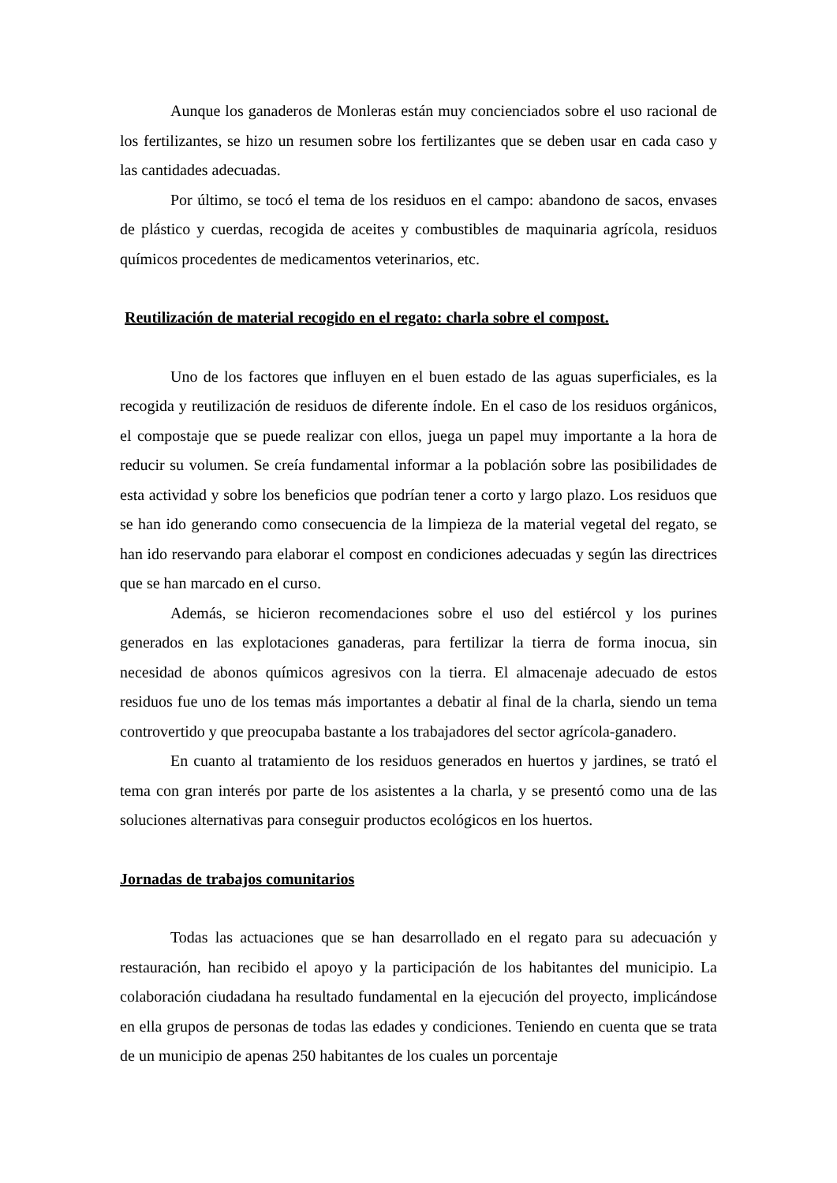Aunque los ganaderos de Monleras están muy concienciados sobre el uso racional de los fertilizantes, se hizo un resumen sobre los fertilizantes que se deben usar en cada caso y las cantidades adecuadas.
Por último, se tocó el tema de los residuos en el campo: abandono de sacos, envases de plástico y cuerdas, recogida de aceites y combustibles de maquinaria agrícola, residuos químicos procedentes de medicamentos veterinarios, etc.
Reutilización de material recogido en el regato: charla sobre el compost.
Uno de los factores que influyen en el buen estado de las aguas superficiales, es la recogida y reutilización de residuos de diferente índole. En el caso de los residuos orgánicos, el compostaje que se puede realizar con ellos, juega un papel muy importante a la hora de reducir su volumen. Se creía fundamental informar a la población sobre las posibilidades de esta actividad y sobre los beneficios que podrían tener a corto y largo plazo. Los residuos que se han ido generando como consecuencia de la limpieza de la material vegetal del regato, se han ido reservando para elaborar el compost en condiciones adecuadas y según las directrices que se han marcado en el curso.
Además, se hicieron recomendaciones sobre el uso del estiércol y los purines generados en las explotaciones ganaderas, para fertilizar la tierra de forma inocua, sin necesidad de abonos químicos agresivos con la tierra. El almacenaje adecuado de estos residuos fue uno de los temas más importantes a debatir al final de la charla, siendo un tema controvertido y que preocupaba bastante a los trabajadores del sector agrícola-ganadero.
En cuanto al tratamiento de los residuos generados en huertos y jardines, se trató el tema con gran interés por parte de los asistentes a la charla, y se presentó como una de las soluciones alternativas para conseguir productos ecológicos en los huertos.
Jornadas de trabajos comunitarios
Todas las actuaciones que se han desarrollado en el regato para su adecuación y restauración, han recibido el apoyo y la participación de los habitantes del municipio. La colaboración ciudadana ha resultado fundamental en la ejecución del proyecto, implicándose en ella grupos de personas de todas las edades y condiciones. Teniendo en cuenta que se trata de un municipio de apenas 250 habitantes de los cuales un porcentaje